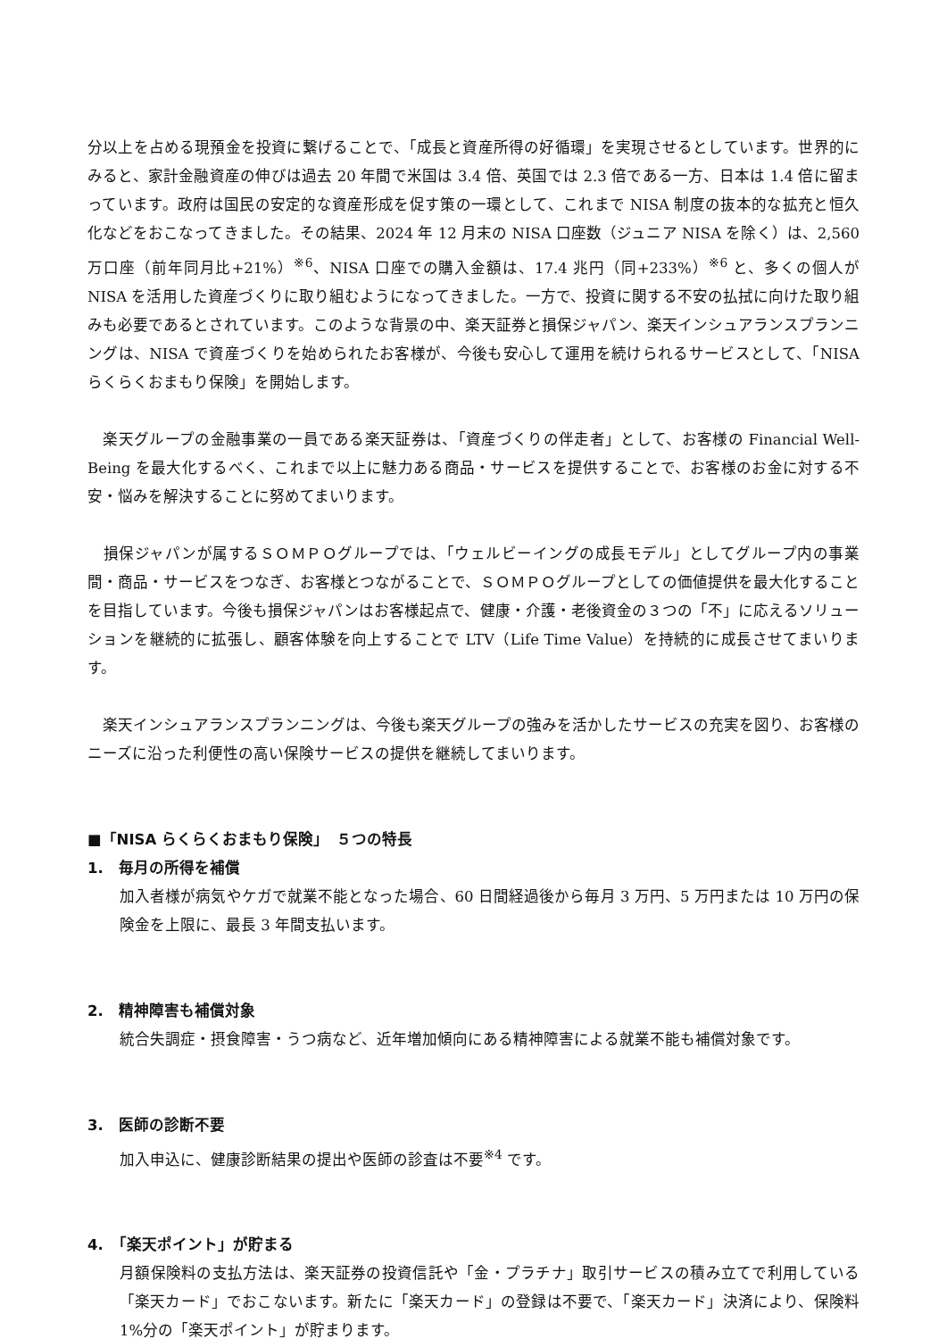分以上を占める現預金を投資に繋げることで、「成長と資産所得の好循環」を実現させるとしています。世界的にみると、家計金融資産の伸びは過去 20 年間で米国は 3.4 倍、英国では 2.3 倍である一方、日本は 1.4 倍に留まっています。政府は国民の安定的な資産形成を促す策の一環として、これまで NISA 制度の抜本的な拡充と恒久化などをおこなってきました。その結果、2024 年 12 月末の NISA 口座数（ジュニア NISA を除く）は、2,560 万口座（前年同月比+21%）<sup>※6</sup>、NISA 口座での購入金額は、17.4 兆円（同+233%）<sup>※6</sup> と、多くの個人が NISA を活用した資産づくりに取り組むようになってきました。一方で、投資に関する不安の払拭に向けた取り組みも必要であるとされています。このような背景の中、楽天証券と損保ジャパン、楽天インシュアランスプランニングは、NISA で資産づくりを始められたお客様が、今後も安心して運用を続けられるサービスとして、「NISA らくらくおまもり保険」を開始します。
　楽天グループの金融事業の一員である楽天証券は、「資産づくりの伴走者」として、お客様の Financial Well-Being を最大化するべく、これまで以上に魅力ある商品・サービスを提供することで、お客様のお金に対する不安・悩みを解決することに努めてまいります。
　損保ジャパンが属するＳＯＭＰＯグループでは、「ウェルビーイングの成長モデル」としてグループ内の事業間・商品・サービスをつなぎ、お客様とつながることで、ＳＯＭＰＯグループとしての価値提供を最大化することを目指しています。今後も損保ジャパンはお客様起点で、健康・介護・老後資金の３つの「不」に応えるソリューションを継続的に拡張し、顧客体験を向上することで LTV（Life Time Value）を持続的に成長させてまいります。
　楽天インシュアランスプランニングは、今後も楽天グループの強みを活かしたサービスの充実を図り、お客様のニーズに沿った利便性の高い保険サービスの提供を継続してまいります。
■「NISA らくらくおまもり保険」　５つの特長
1.　毎月の所得を補償
加入者様が病気やケガで就業不能となった場合、60 日間経過後から毎月 3 万円、5 万円または 10 万円の保険金を上限に、最長 3 年間支払います。
2.　精神障害も補償対象
統合失調症・摂食障害・うつ病など、近年増加傾向にある精神障害による就業不能も補償対象です。
3.　医師の診断不要
加入申込に、健康診断結果の提出や医師の診査は不要<sup>※4</sup> です。
4.　「楽天ポイント」が貯まる
月額保険料の支払方法は、楽天証券の投資信託や「金・プラチナ」取引サービスの積み立てで利用している「楽天カード」でおこないます。新たに「楽天カード」の登録は不要で、「楽天カード」決済により、保険料 1%分の「楽天ポイント」が貯まります。